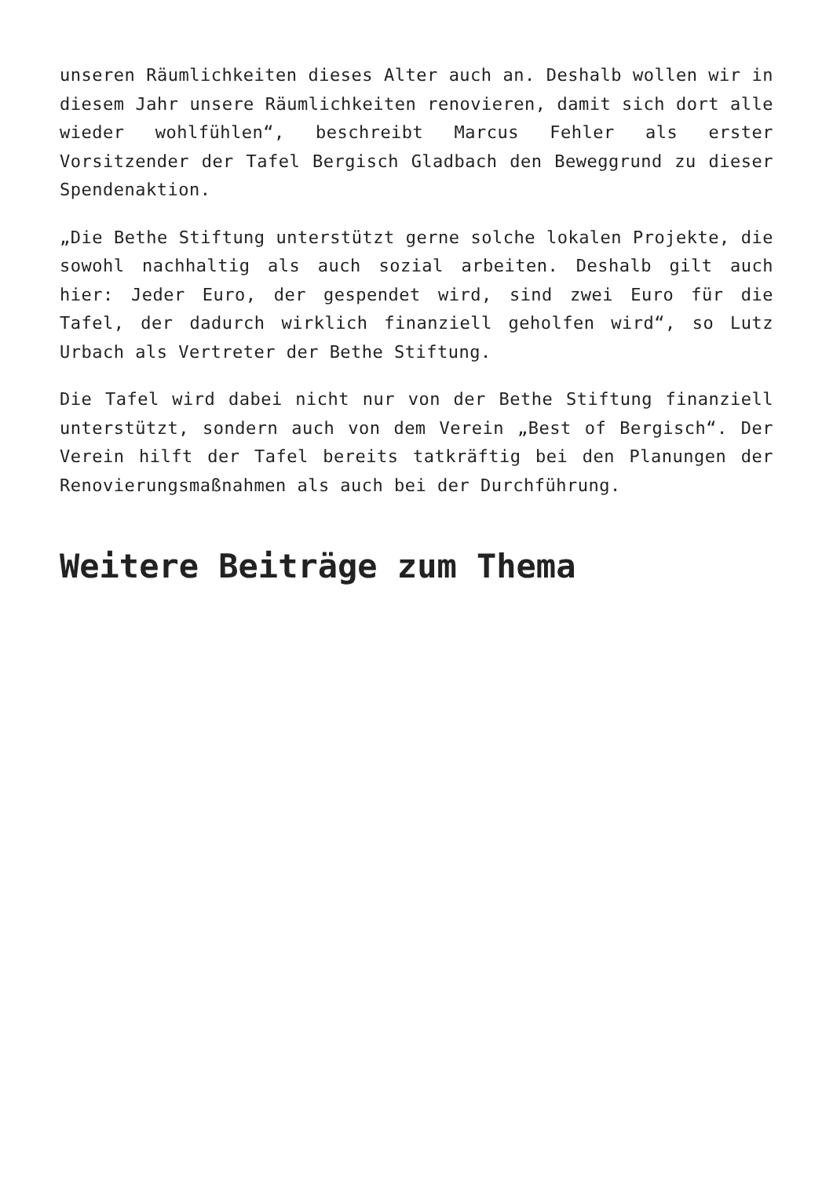unseren Räumlichkeiten dieses Alter auch an. Deshalb wollen wir in diesem Jahr unsere Räumlichkeiten renovieren, damit sich dort alle wieder wohlfühlen“, beschreibt Marcus Fehler als erster Vorsitzender der Tafel Bergisch Gladbach den Beweggrund zu dieser Spendenaktion.
„Die Bethe Stiftung unterstützt gerne solche lokalen Projekte, die sowohl nachhaltig als auch sozial arbeiten. Deshalb gilt auch hier: Jeder Euro, der gespendet wird, sind zwei Euro für die Tafel, der dadurch wirklich finanziell geholfen wird“, so Lutz Urbach als Vertreter der Bethe Stiftung.
Die Tafel wird dabei nicht nur von der Bethe Stiftung finanziell unterstützt, sondern auch von dem Verein „Best of Bergisch“. Der Verein hilft der Tafel bereits tatkräftig bei den Planungen der Renovierungsmaßnahmen als auch bei der Durchführung.
Weitere Beiträge zum Thema